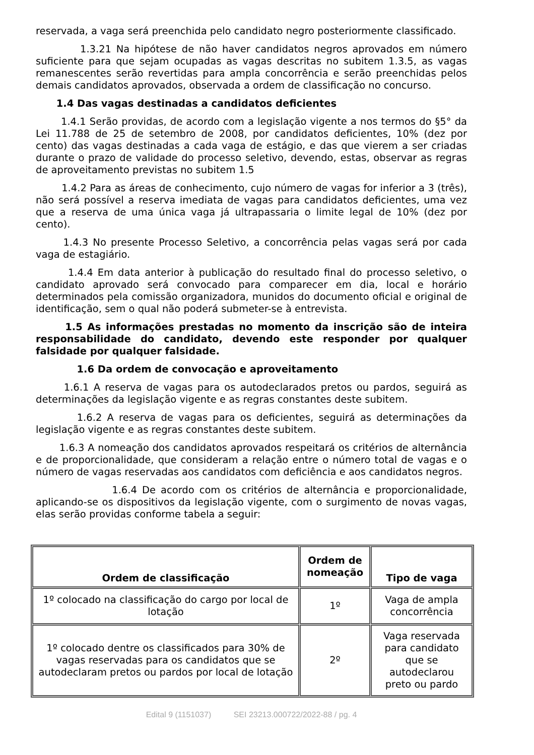reservada, a vaga será preenchida pelo candidato negro posteriormente classificado.
1.3.21 Na hipótese de não haver candidatos negros aprovados em número suficiente para que sejam ocupadas as vagas descritas no subitem 1.3.5, as vagas remanescentes serão revertidas para ampla concorrência e serão preenchidas pelos demais candidatos aprovados, observada a ordem de classificação no concurso.
1.4 Das vagas destinadas a candidatos deficientes
1.4.1 Serão providas, de acordo com a legislação vigente a nos termos do §5° da Lei 11.788 de 25 de setembro de 2008, por candidatos deficientes, 10% (dez por cento) das vagas destinadas a cada vaga de estágio, e das que vierem a ser criadas durante o prazo de validade do processo seletivo, devendo, estas, observar as regras de aproveitamento previstas no subitem 1.5
1.4.2 Para as áreas de conhecimento, cujo número de vagas for inferior a 3 (três), não será possível a reserva imediata de vagas para candidatos deficientes, uma vez que a reserva de uma única vaga já ultrapassaria o limite legal de 10% (dez por cento).
1.4.3 No presente Processo Seletivo, a concorrência pelas vagas será por cada vaga de estagiário.
1.4.4 Em data anterior à publicação do resultado final do processo seletivo, o candidato aprovado será convocado para comparecer em dia, local e horário determinados pela comissão organizadora, munidos do documento oficial e original de identificação, sem o qual não poderá submeter-se à entrevista.
1.5 As informações prestadas no momento da inscrição são de inteira responsabilidade do candidato, devendo este responder por qualquer falsidade por qualquer falsidade.
1.6 Da ordem de convocação e aproveitamento
1.6.1 A reserva de vagas para os autodeclarados pretos ou pardos, seguirá as determinações da legislação vigente e as regras constantes deste subitem.
1.6.2 A reserva de vagas para os deficientes, seguirá as determinações da legislação vigente e as regras constantes deste subitem.
1.6.3 A nomeação dos candidatos aprovados respeitará os critérios de alternância e de proporcionalidade, que consideram a relação entre o número total de vagas e o número de vagas reservadas aos candidatos com deficiência e aos candidatos negros.
1.6.4 De acordo com os critérios de alternância e proporcionalidade, aplicando-se os dispositivos da legislação vigente, com o surgimento de novas vagas, elas serão providas conforme tabela a seguir:
| Ordem de classificação | Ordem de nomeação | Tipo de vaga |
| --- | --- | --- |
| 1º colocado na classificação do cargo por local de lotação | 1º | Vaga de ampla concorrência |
| 1º colocado dentre os classificados para 30% de vagas reservadas para os candidatos que se autodeclaram pretos ou pardos por local de lotação | 2º | Vaga reservada para candidato que se autodeclarou preto ou pardo |
Edital 9 (1151037) SEI 23213.000722/2022-88 / pg. 4